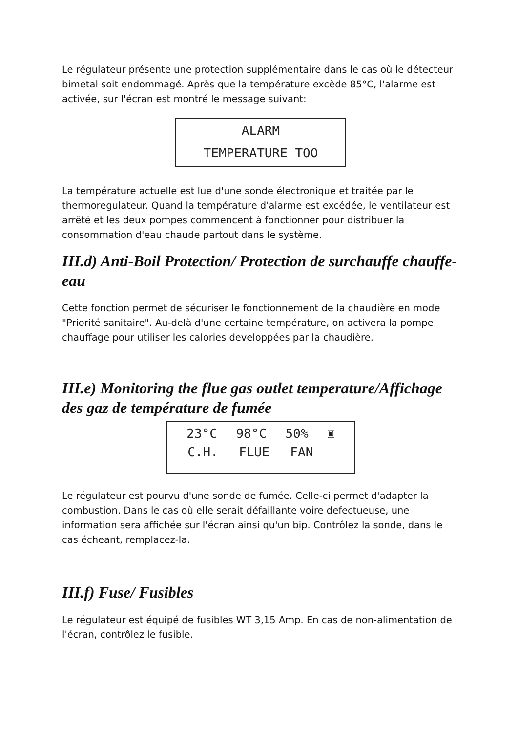Le régulateur présente une protection supplémentaire dans le cas où le détecteur bimetal soit endommagé. Après que la température excède 85°C, l'alarme est activée, sur l'écran est montré le message suivant:
ALARM
TEMPERATURE TOO
La température actuelle est lue d'une sonde électronique et traitée par le thermoregulateur. Quand la température d'alarme est excédée, le ventilateur est arrêté et les deux pompes commencent à fonctionner pour distribuer la consommation d'eau chaude partout dans le système.
III.d) Anti-Boil Protection/ Protection de surchauffe chauffe-eau
Cette fonction permet de sécuriser le fonctionnement de la chaudière en mode "Priorité sanitaire". Au-delà d'une certaine température, on activera la pompe chauffage pour utiliser les calories developpées par la chaudière.
III.e) Monitoring the flue gas outlet temperature/Affichage des gaz de température de fumée
23°C 98°C 50% ♜
C.H. FLUE FAN
Le régulateur est pourvu d'une sonde de fumée. Celle-ci permet d'adapter la combustion. Dans le cas où elle serait défaillante voire defectueuse, une information sera affichée sur l'écran ainsi qu'un bip. Contrôlez la sonde, dans le cas écheant, remplacez-la.
III.f) Fuse/ Fusibles
Le régulateur est équipé de fusibles WT 3,15 Amp. En cas de non-alimentation de l'écran, contrôlez le fusible.